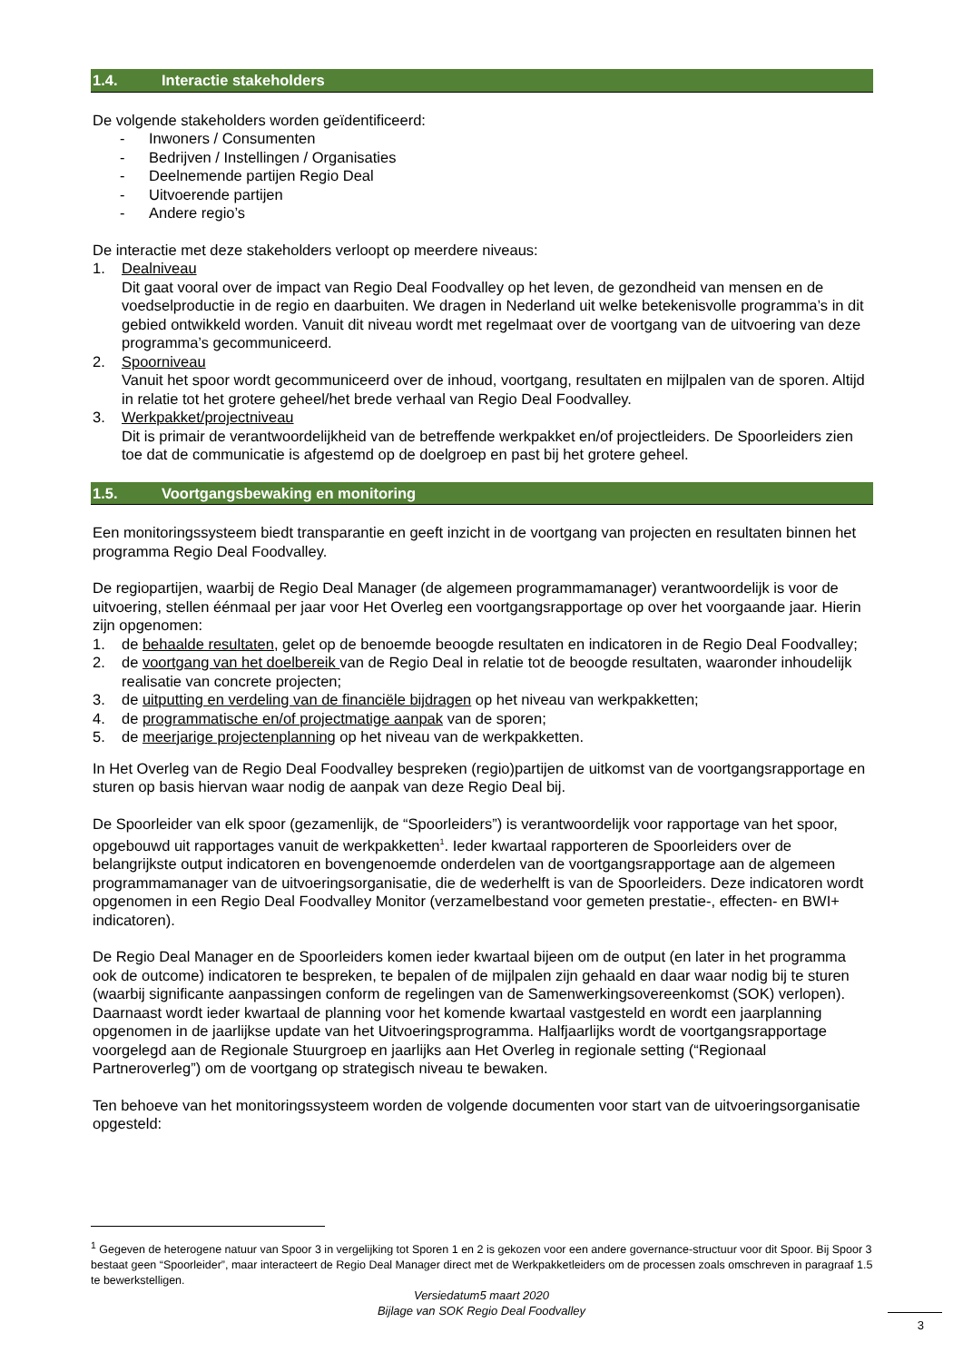1.4. Interactie stakeholders
De volgende stakeholders worden geïdentificeerd:
- Inwoners / Consumenten
- Bedrijven / Instellingen / Organisaties
- Deelnemende partijen Regio Deal
- Uitvoerende partijen
- Andere regio’s
De interactie met deze stakeholders verloopt op meerdere niveaus:
1. Dealniveau
Dit gaat vooral over de impact van Regio Deal Foodvalley op het leven, de gezondheid van mensen en de voedselproductie in de regio en daarbuiten. We dragen in Nederland uit welke betekenisvolle programma’s in dit gebied ontwikkeld worden. Vanuit dit niveau wordt met regelmaat over de voortgang van de uitvoering van deze programma’s gecommuniceerd.
2. Spoorniveau
Vanuit het spoor wordt gecommuniceerd over de inhoud, voortgang, resultaten en mijlpalen van de sporen. Altijd in relatie tot het grotere geheel/het brede verhaal van Regio Deal Foodvalley.
3. Werkpakket/projectniveau
Dit is primair de verantwoordelijkheid van de betreffende werkpakket en/of projectleiders. De Spoorleiders zien toe dat de communicatie is afgestemd op de doelgroep en past bij het grotere geheel.
1.5. Voortgangsbewaking en monitoring
Een monitoringssysteem biedt transparantie en geeft inzicht in de voortgang van projecten en resultaten binnen het programma Regio Deal Foodvalley.
De regiopartijen, waarbij de Regio Deal Manager (de algemeen programmamanager) verantwoordelijk is voor de uitvoering, stellen éénmaal per jaar voor Het Overleg een voortgangsrapportage op over het voorgaande jaar. Hierin zijn opgenomen:
1. de behaalde resultaten, gelet op de benoemde beoogde resultaten en indicatoren in de Regio Deal Foodvalley;
2. de voortgang van het doelbereik van de Regio Deal in relatie tot de beoogde resultaten, waaronder inhoudelijk realisatie van concrete projecten;
3. de uitputting en verdeling van de financiële bijdragen op het niveau van werkpakketten;
4. de programmatische en/of projectmatige aanpak van de sporen;
5. de meerjarige projectenplanning op het niveau van de werkpakketten.
In Het Overleg van de Regio Deal Foodvalley bespreken (regio)partijen de uitkomst van de voortgangsrapportage en sturen op basis hiervan waar nodig de aanpak van deze Regio Deal bij.
De Spoorleider van elk spoor (gezamenlijk, de “Spoorleiders”) is verantwoordelijk voor rapportage van het spoor, opgebouwd uit rapportages vanuit de werkpakketten<sup>1</sup>. Ieder kwartaal rapporteren de Spoorleiders over de belangrijkste output indicatoren en bovengenoemde onderdelen van de voortgangsrapportage aan de algemeen programmamanager van de uitvoeringsorganisatie, die de wederhelft is van de Spoorleiders. Deze indicatoren wordt opgenomen in een Regio Deal Foodvalley Monitor (verzamelbestand voor gemeten prestatie-, effecten- en BWI+ indicatoren).
De Regio Deal Manager en de Spoorleiders komen ieder kwartaal bijeen om de output (en later in het programma ook de outcome) indicatoren te bespreken, te bepalen of de mijlpalen zijn gehaald en daar waar nodig bij te sturen (waarbij significante aanpassingen conform de regelingen van de Samenwerkingsovereenkomst (SOK) verlopen). Daarnaast wordt ieder kwartaal de planning voor het komende kwartaal vastgesteld en wordt een jaarplanning opgenomen in de jaarlijkse update van het Uitvoeringsprogramma. Halfjaarlijks wordt de voortgangsrapportage voorgelegd aan de Regionale Stuurgroep en jaarlijks aan Het Overleg in regionale setting (“Regionaal Partneroverleg”) om de voortgang op strategisch niveau te bewaken.
Ten behoeve van het monitoringssysteem worden de volgende documenten voor start van de uitvoeringsorganisatie opgesteld:
<sup>1</sup> Gegeven de heterogene natuur van Spoor 3 in vergelijking tot Sporen 1 en 2 is gekozen voor een andere governance-structuur voor dit Spoor. Bij Spoor 3 bestaat geen “Spoorleider”, maar interacteert de Regio Deal Manager direct met de Werkpakketleiders om de processen zoals omschreven in paragraaf 1.5 te bewerkstelligen.
Versiedatum5 maart 2020
Bijlage van SOK Regio Deal Foodvalley
3